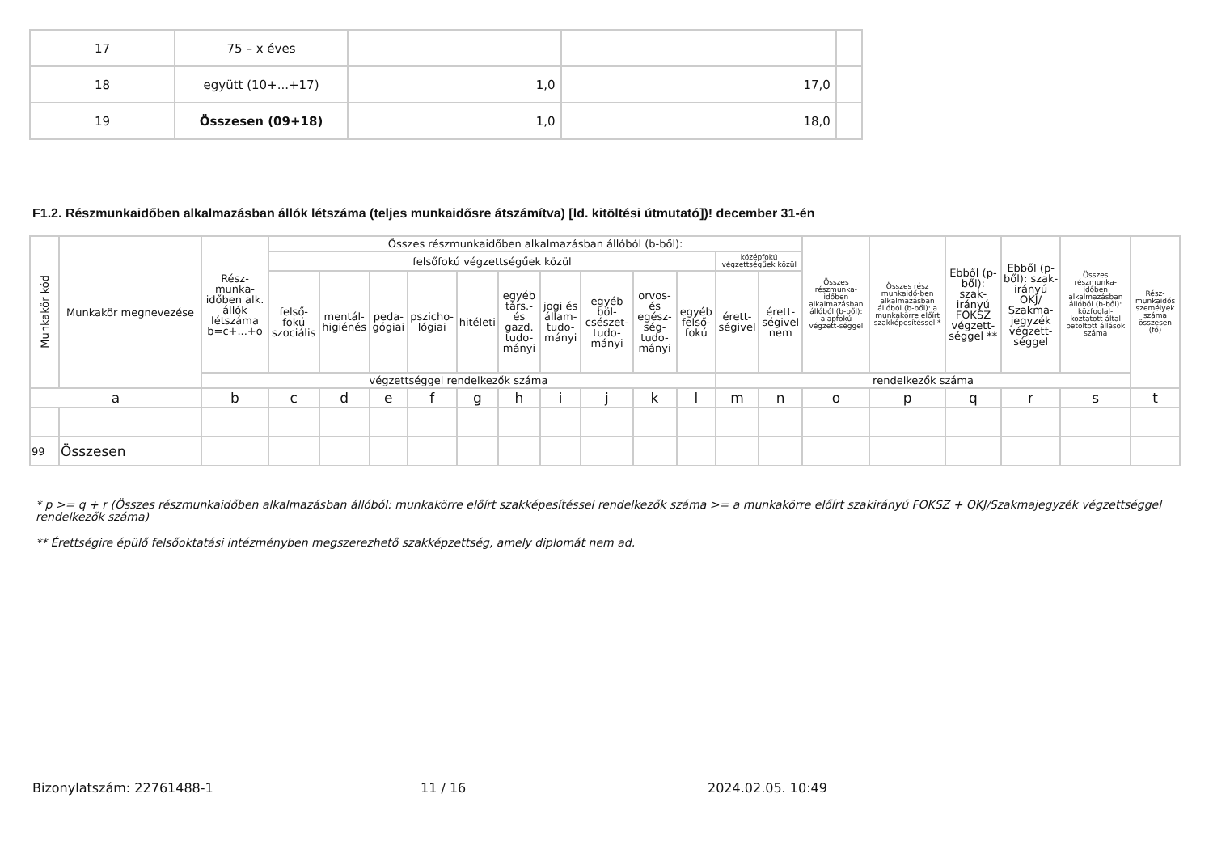| 17 | 75 – x éves | | | |
| 18 | együtt (10+...+17) | 1,0 | 17,0 | |
| 19 | Összesen (09+18) | 1,0 | 18,0 | |
F1.2. Részmunkaidőben alkalmazásban állók létszáma (teljes munkaidősre átszámítva) [ld. kitöltési útmutató])! december 31-én
| Munkakör kód | Munkakör megnevezése | Rész-munka-időben alk. állók létszáma b=c+...+o | Összes részmunkaidőben alkalmazásban állóból (b-ből): | | | | | | | | | | | | Összes részmunka-időben alkalmazásban állóból (b-ből): alapfokú végzett-séggel | Összes rész munkaidő-ben alkalmazásban állóból (b-ből): a munkakörre előírt szakképesítéssel * | Ebből (p-ből): szak-irányú FOKSZ végzett-séggel ** | Ebből (p-ből): szak-irányú OKJ/ Szakma-jegyzék végzett-séggel | Összes részmunka-időben alkalmazásban állóból (b-ből): közfoglal-koztatott által betöltött állások száma | Rész-munkaidős személyek száma összesen (fő) |
| --- | --- | --- | --- | --- | --- | --- | --- | --- | --- | --- | --- | --- | --- | --- | --- | --- | --- | --- | --- | --- |
| | | | felsőfokú végzettségűek közül | | | | | | | | | | középfokú végzettségűek közül | | | | | | | |
| | | | felső-fokú szociális | mentál-higiénés | peda-gógiai | pszicho-lógiai | hitéleti | egyéb társ.- és gazd. tudo-mányi | jogi és állam-tudo-mányi | egyéb böl-csészet-tudo-mányi | orvos- és egész-ség-tudo-mányi | egyéb felső-fokú | érett-ségivel | érett-ségivel nem | | | | | | |
| | | végzettséggel rendelkezők száma | | | | | | | | | | | rendelkezők száma | | | | | | | |
| a | | b | c | d | e | f | g | h | i | j | k | l | m | n | o | p | q | r | s | t |
| 99 | Összesen | | | | | | | | | | | | | | | | | | | |
* p >= q + r (Összes részmunkaidőben alkalmazásban állóból: munkakörre előírt szakképesítéssel rendelkezők száma >= a munkakörre előírt szakirányú FOKSZ + OKJ/Szakmajegyzék végzettséggel rendelkezők száma)
** Érettségire épülő felsőoktatási intézményben megszerezhető szakképzettség, amely diplomát nem ad.
Bizonylatszám: 22761488-1 11 / 16 2024.02.05. 10:49